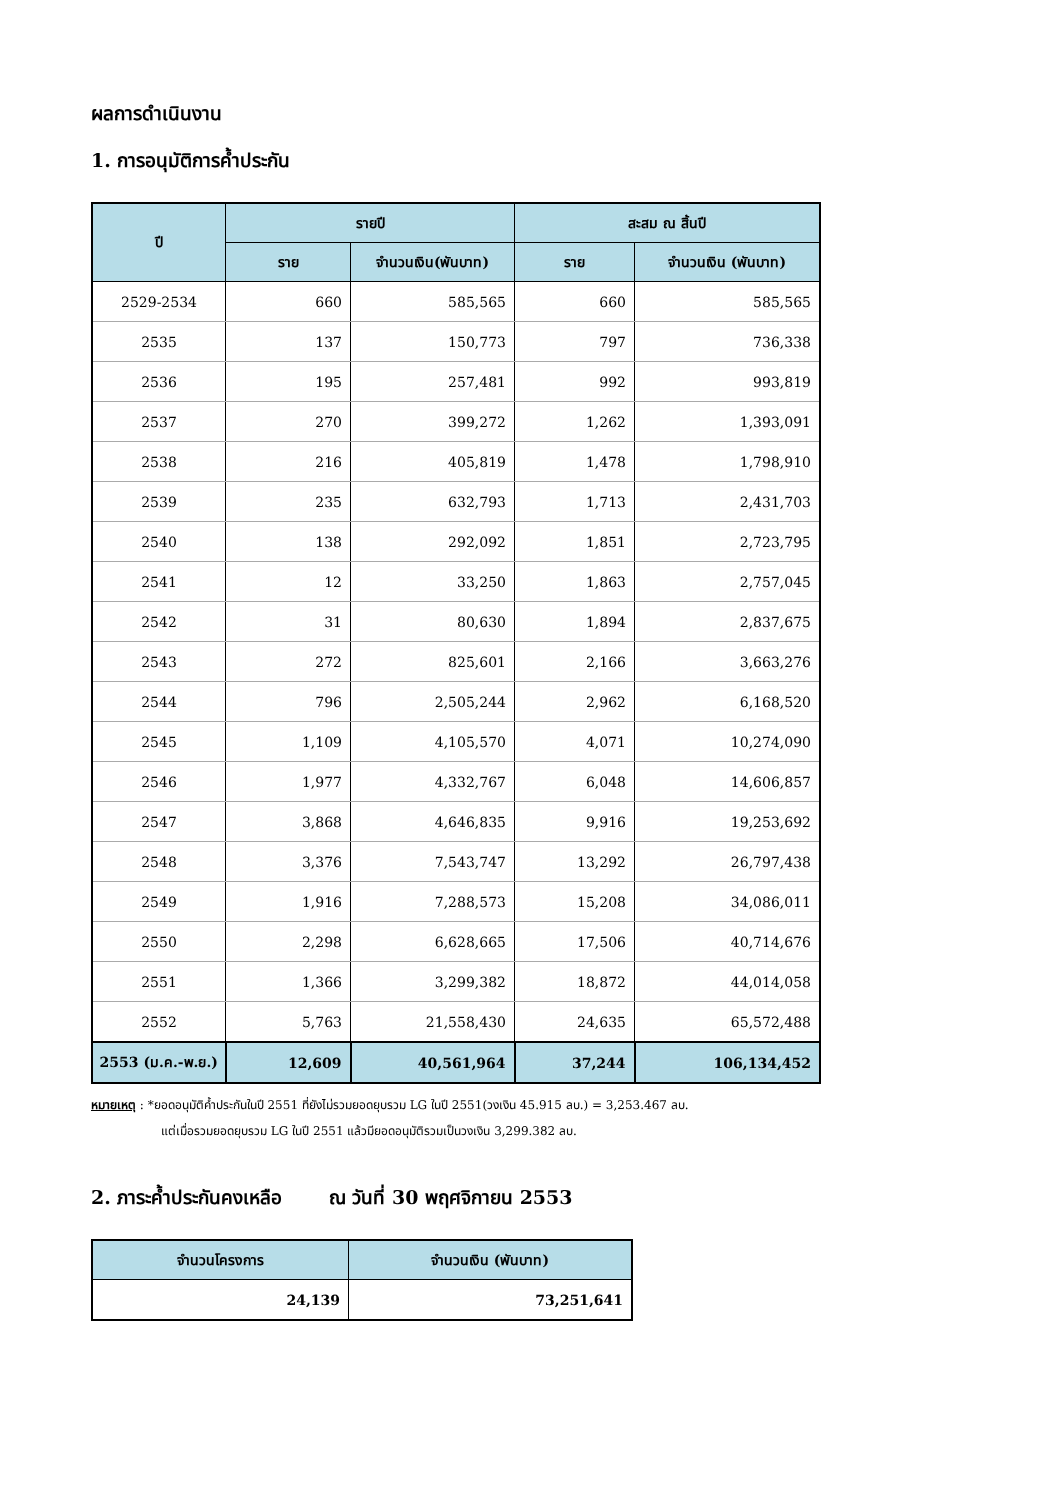ผลการดำเนินงาน
1. การอนุมัติการค้ำประกัน
| ปี | รายปี | | สะสม ณ สิ้นปี | |
| --- | --- | --- | --- | --- |
| | ราย | จำนวนเงิน(พันบาท) | ราย | จำนวนเงิน (พันบาท) |
| 2529-2534 | 660 | 585,565 | 660 | 585,565 |
| 2535 | 137 | 150,773 | 797 | 736,338 |
| 2536 | 195 | 257,481 | 992 | 993,819 |
| 2537 | 270 | 399,272 | 1,262 | 1,393,091 |
| 2538 | 216 | 405,819 | 1,478 | 1,798,910 |
| 2539 | 235 | 632,793 | 1,713 | 2,431,703 |
| 2540 | 138 | 292,092 | 1,851 | 2,723,795 |
| 2541 | 12 | 33,250 | 1,863 | 2,757,045 |
| 2542 | 31 | 80,630 | 1,894 | 2,837,675 |
| 2543 | 272 | 825,601 | 2,166 | 3,663,276 |
| 2544 | 796 | 2,505,244 | 2,962 | 6,168,520 |
| 2545 | 1,109 | 4,105,570 | 4,071 | 10,274,090 |
| 2546 | 1,977 | 4,332,767 | 6,048 | 14,606,857 |
| 2547 | 3,868 | 4,646,835 | 9,916 | 19,253,692 |
| 2548 | 3,376 | 7,543,747 | 13,292 | 26,797,438 |
| 2549 | 1,916 | 7,288,573 | 15,208 | 34,086,011 |
| 2550 | 2,298 | 6,628,665 | 17,506 | 40,714,676 |
| 2551 | 1,366 | 3,299,382 | 18,872 | 44,014,058 |
| 2552 | 5,763 | 21,558,430 | 24,635 | 65,572,488 |
| 2553 (ม.ค.-พ.ย.) | 12,609 | 40,561,964 | 37,244 | 106,134,452 |
หมายเหตุ : *ยอดอนุมัติค้ำประกันในปี 2551 ที่ยังไม่รวมยอดยุบรวม LG ในปี 2551(วงเงิน 45.915 ลบ.) = 3,253.467 ลบ.
แต่เมื่อรวมยอดยุบรวม LG ในปี 2551 แล้วมียอดอนุมัติรวมเป็นวงเงิน 3,299.382 ลบ.
2. ภาระค้ำประกันคงเหลือ ณ วันที่ 30 พฤศจิกายน 2553
| จำนวนโครงการ | จำนวนเงิน (พันบาท) |
| --- | --- |
| 24,139 | 73,251,641 |